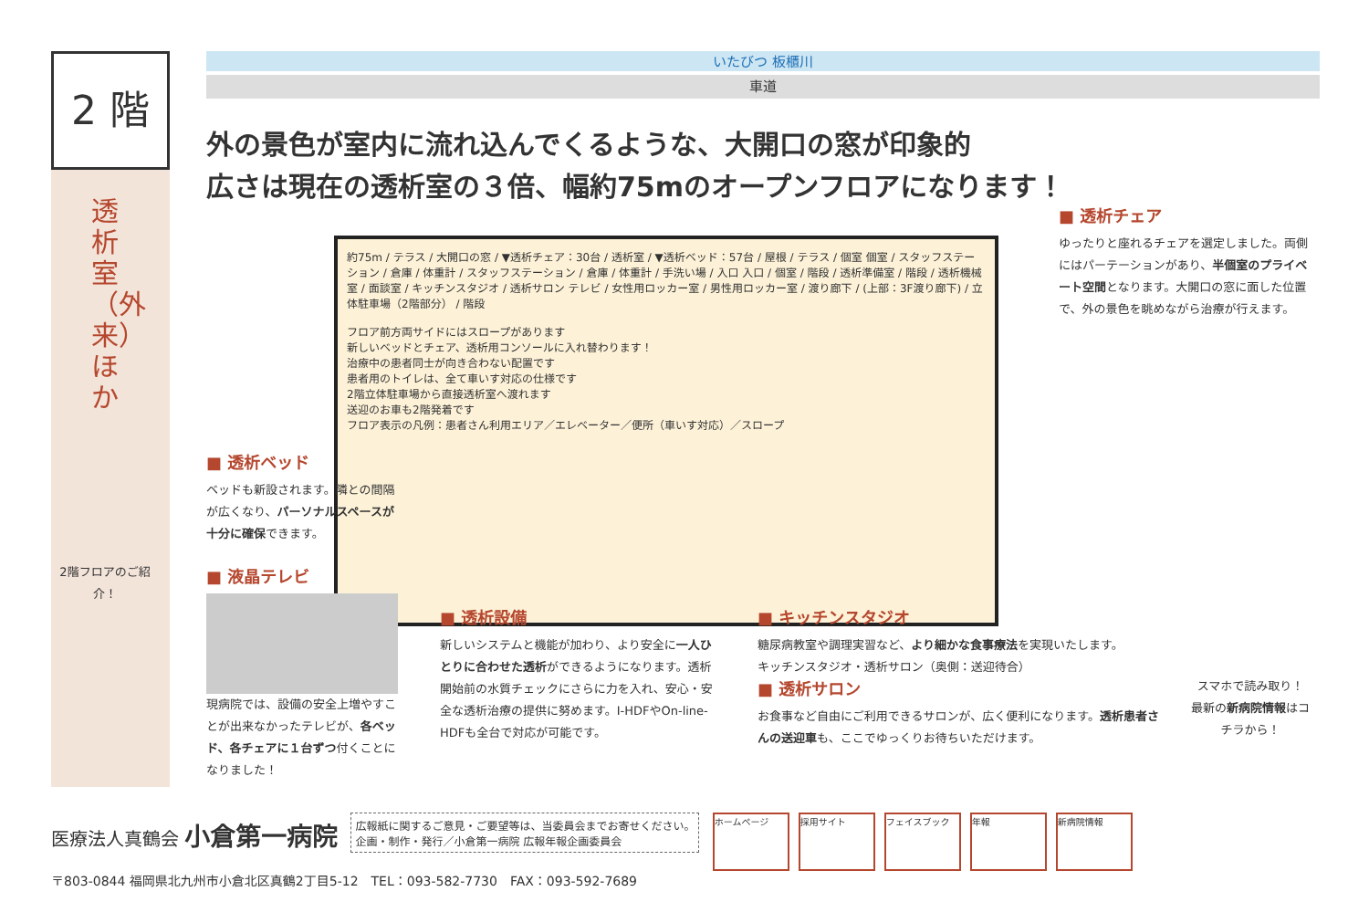2 階
透析室（外来）ほか
いたびつ 板櫃川
車道
外の景色が室内に流れ込んでくるような、大開口の窓が印象的
広さは現在の透析室の３倍、幅約75mのオープンフロアになります！
約75m / テラス / 大開口の窓 / ▼透析チェア：30台 / 透析室 / ▼透析ベッド：57台 / 屋根 / テラス / 個室 個室 / スタッフステーション / 倉庫 / 体重計 / スタッフステーション / 倉庫 / 体重計 / 手洗い場 / 入口 入口 / 個室 / 階段 / 透析準備室 / 階段 / 透析機械室 / 面談室 / キッチンスタジオ / 透析サロン テレビ / 女性用ロッカー室 / 男性用ロッカー室 / 渡り廊下 / (上部：3F渡り廊下) / 立体駐車場（2階部分） / 階段
フロア前方両サイドにはスロープがあります
新しいベッドとチェア、透析用コンソールに入れ替わります！
治療中の患者同士が向き合わない配置です
患者用のトイレは、全て車いす対応の仕様です
2階立体駐車場から直接透析室へ渡れます
送迎のお車も2階発着です
フロア表示の凡例：患者さん利用エリア／エレベーター／便所（車いす対応）／スロープ
■ 透析チェア
ゆったりと座れるチェアを選定しました。両側にはパーテーションがあり、半個室のプライベート空間となります。大開口の窓に面した位置で、外の景色を眺めながら治療が行えます。
■ 透析ベッド
ベッドも新設されます。隣との間隔が広くなり、パーソナルスペースが十分に確保できます。
■ 液晶テレビ
現病院では、設備の安全上増やすことが出来なかったテレビが、各ベッド、各チェアに１台ずつ付くことになりました！
■ 透析設備
新しいシステムと機能が加わり、より安全に一人ひとりに合わせた透析ができるようになります。透析開始前の水質チェックにさらに力を入れ、安心・安全な透析治療の提供に努めます。I-HDFやOn-line-HDFも全台で対応が可能です。
■ キッチンスタジオ
糖尿病教室や調理実習など、より細かな食事療法を実現いたします。
キッチンスタジオ・透析サロン（奥側：送迎待合）
■ 透析サロン
お食事など自由にご利用できるサロンが、広く便利になります。透析患者さんの送迎車も、ここでゆっくりお待ちいただけます。
2階フロアのご紹介！
スマホで読み取り！
最新の新病院情報はコチラから！
医療法人真鶴会 小倉第一病院　広報紙に関するご意見・ご要望等は、当委員会までお寄せください。
企画・制作・発行／小倉第一病院 広報年報企画委員会 ホームページ 採用サイト フェイスブック 年報 新病院情報
〒803-0844 福岡県北九州市小倉北区真鶴2丁目5-12　TEL：093-582-7730　FAX：093-592-7689